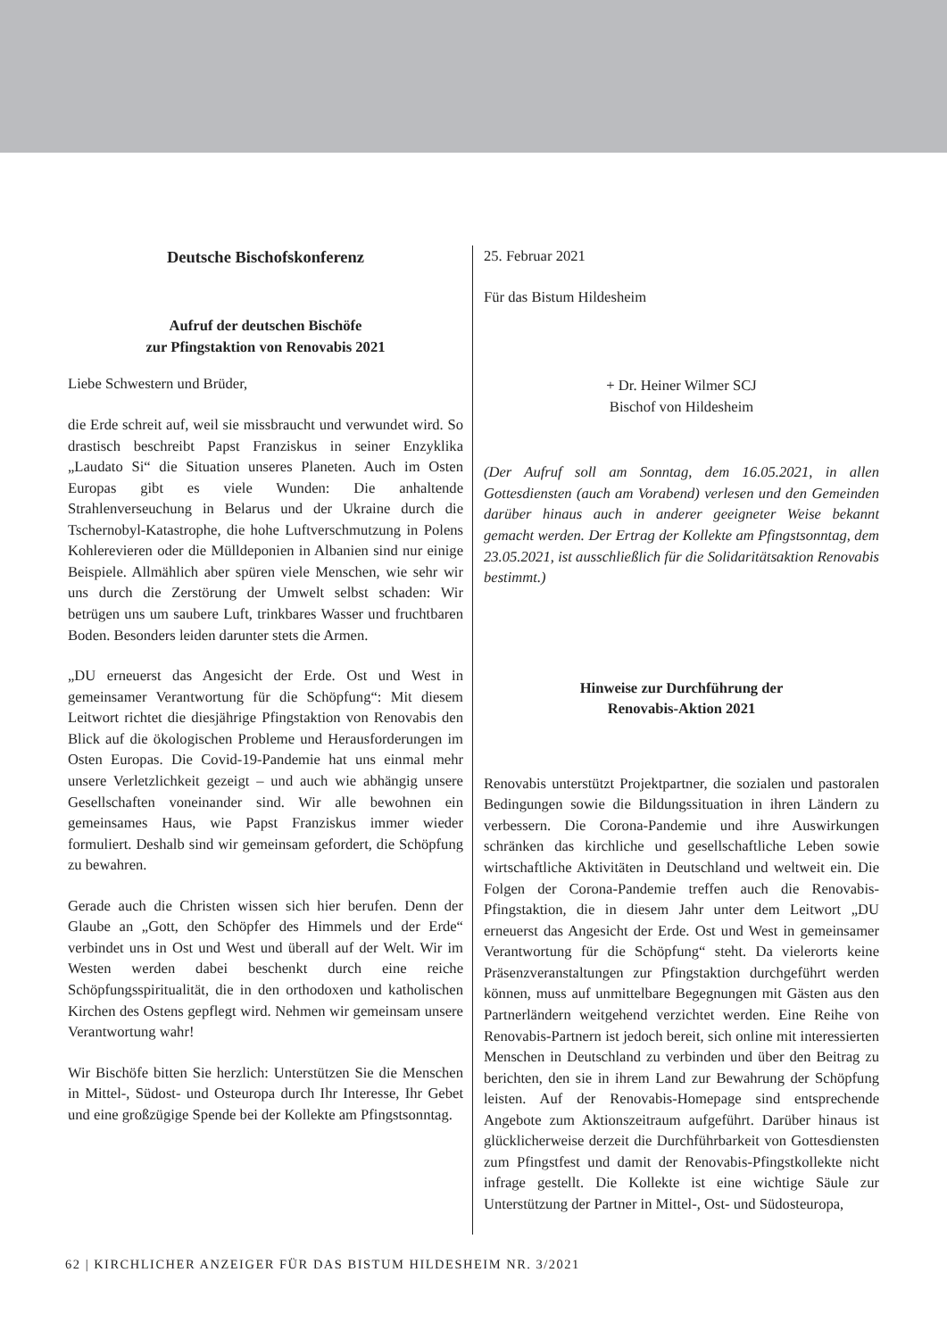Deutsche Bischofskonferenz
Aufruf der deutschen Bischöfe
zur Pfingstaktion von Renovabis 2021
Liebe Schwestern und Brüder,
die Erde schreit auf, weil sie missbraucht und verwundet wird. So drastisch beschreibt Papst Franziskus in seiner Enzyklika „Laudato Si“ die Situation unseres Planeten. Auch im Osten Europas gibt es viele Wunden: Die anhaltende Strahlenverseuchung in Belarus und der Ukraine durch die Tschernobyl-Katastrophe, die hohe Luftverschmutzung in Polens Kohlerevieren oder die Mülldeponien in Albanien sind nur einige Beispiele. Allmählich aber spüren viele Menschen, wie sehr wir uns durch die Zerstörung der Umwelt selbst schaden: Wir betrügen uns um saubere Luft, trinkbares Wasser und fruchtbaren Boden. Besonders leiden darunter stets die Armen.
„DU erneuerst das Angesicht der Erde. Ost und West in gemeinsamer Verantwortung für die Schöpfung“: Mit diesem Leitwort richtet die diesjährige Pfingstaktion von Renovabis den Blick auf die ökologischen Probleme und Herausforderungen im Osten Europas. Die Covid-19-Pandemie hat uns einmal mehr unsere Verletzlichkeit gezeigt – und auch wie abhängig unsere Gesellschaften voneinander sind. Wir alle bewohnen ein gemeinsames Haus, wie Papst Franziskus immer wieder formuliert. Deshalb sind wir gemeinsam gefordert, die Schöpfung zu bewahren.
Gerade auch die Christen wissen sich hier berufen. Denn der Glaube an „Gott, den Schöpfer des Himmels und der Erde“ verbindet uns in Ost und West und überall auf der Welt. Wir im Westen werden dabei beschenkt durch eine reiche Schöpfungsspiritualität, die in den orthodoxen und katholischen Kirchen des Ostens gepflegt wird. Nehmen wir gemeinsam unsere Verantwortung wahr!
Wir Bischöfe bitten Sie herzlich: Unterstützen Sie die Menschen in Mittel-, Südost- und Osteuropa durch Ihr Interesse, Ihr Gebet und eine großzügige Spende bei der Kollekte am Pfingstsonntag.
25. Februar 2021
Für das Bistum Hildesheim
+ Dr. Heiner Wilmer SCJ
Bischof von Hildesheim
(Der Aufruf soll am Sonntag, dem 16.05.2021, in allen Gottesdiensten (auch am Vorabend) verlesen und den Gemeinden darüber hinaus auch in anderer geeigneter Weise bekannt gemacht werden. Der Ertrag der Kollekte am Pfingstsonntag, dem 23.05.2021, ist ausschließlich für die Solidaritätsaktion Renovabis bestimmt.)
Hinweise zur Durchführung der
Renovabis-Aktion 2021
Renovabis unterstützt Projektpartner, die sozialen und pastoralen Bedingungen sowie die Bildungssituation in ihren Ländern zu verbessern. Die Corona-Pandemie und ihre Auswirkungen schränken das kirchliche und gesellschaftliche Leben sowie wirtschaftliche Aktivitäten in Deutschland und weltweit ein. Die Folgen der Corona-Pandemie treffen auch die Renovabis-Pfingstaktion, die in diesem Jahr unter dem Leitwort „DU erneuerst das Angesicht der Erde. Ost und West in gemeinsamer Verantwortung für die Schöpfung“ steht. Da vielerorts keine Präsenzveranstaltungen zur Pfingstaktion durchgeführt werden können, muss auf unmittelbare Begegnungen mit Gästen aus den Partnerländern weitgehend verzichtet werden. Eine Reihe von Renovabis-Partnern ist jedoch bereit, sich online mit interessierten Menschen in Deutschland zu verbinden und über den Beitrag zu berichten, den sie in ihrem Land zur Bewahrung der Schöpfung leisten. Auf der Renovabis-Homepage sind entsprechende Angebote zum Aktionszeitraum aufgeführt. Darüber hinaus ist glücklicherweise derzeit die Durchführbarkeit von Gottesdiensten zum Pfingstfest und damit der Renovabis-Pfingstkollekte nicht infrage gestellt. Die Kollekte ist eine wichtige Säule zur Unterstützung der Partner in Mittel-, Ost- und Südosteuropa,
62 | KIRCHLICHER ANZEIGER FÜR DAS BISTUM HILDESHEIM NR. 3/2021